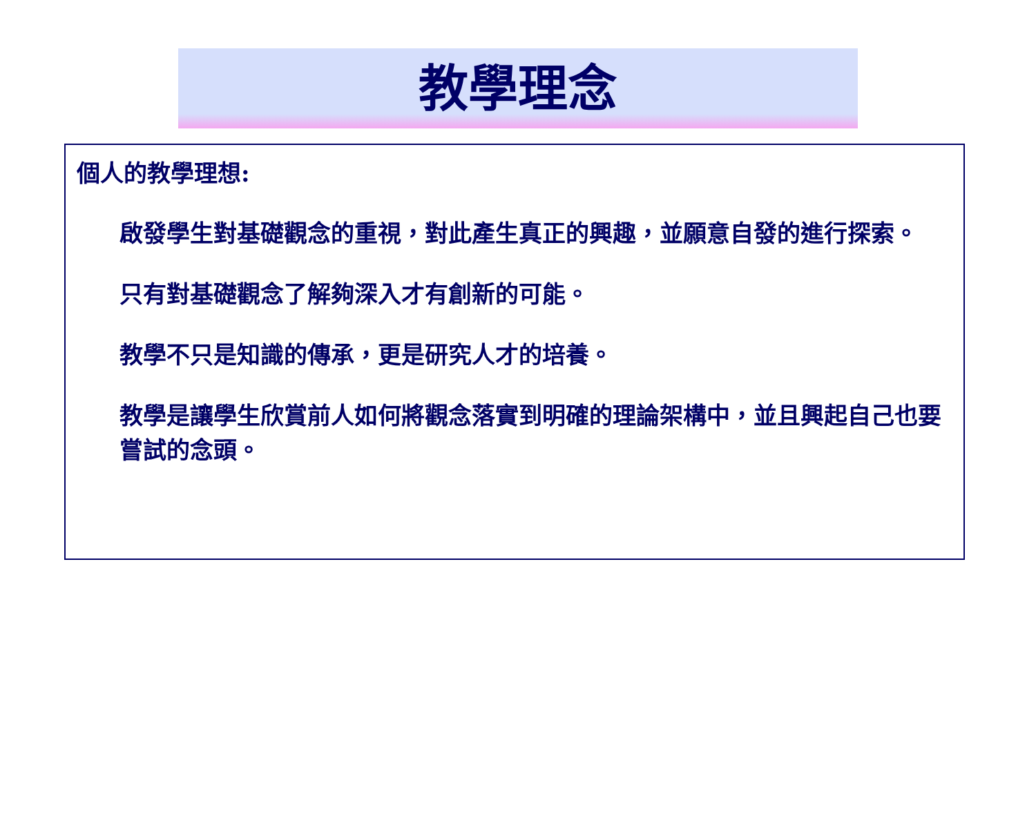教學理念
個人的教學理想:
啟發學生對基礎觀念的重視，對此產生真正的興趣，並願意自發的進行探索。
只有對基礎觀念了解夠深入才有創新的可能。
教學不只是知識的傳承，更是研究人才的培養。
教學是讓學生欣賞前人如何將觀念落實到明確的理論架構中，並且興起自己也要嘗試的念頭。